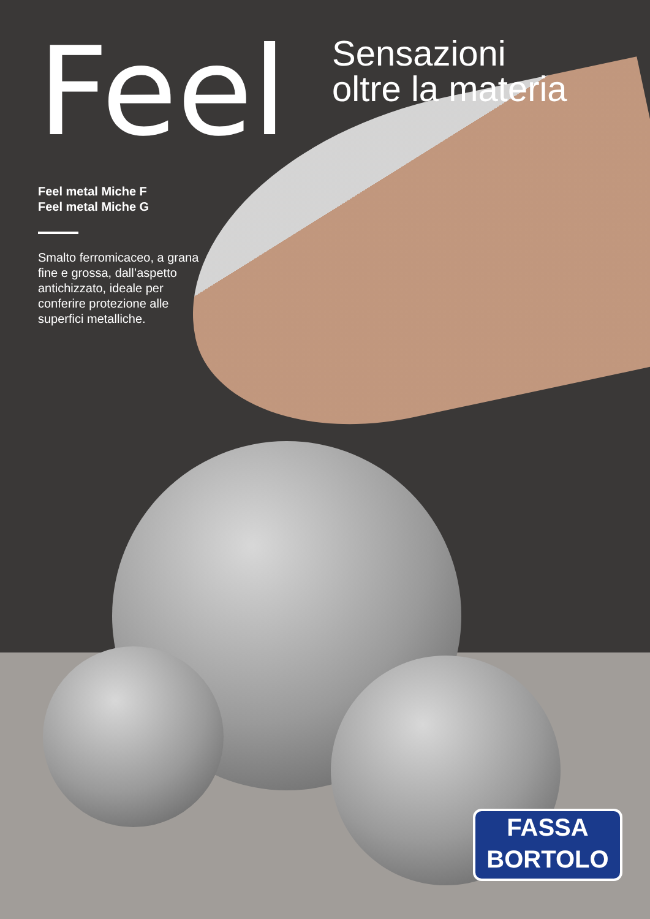Feel
Sensazioni
oltre la materia
Feel metal Miche F
Feel metal Miche G
Smalto ferromicaceo, a grana fine e grossa, dall’aspetto antichizzato, ideale per conferire protezione alle superfici metalliche.
FASSA
BORTOLO